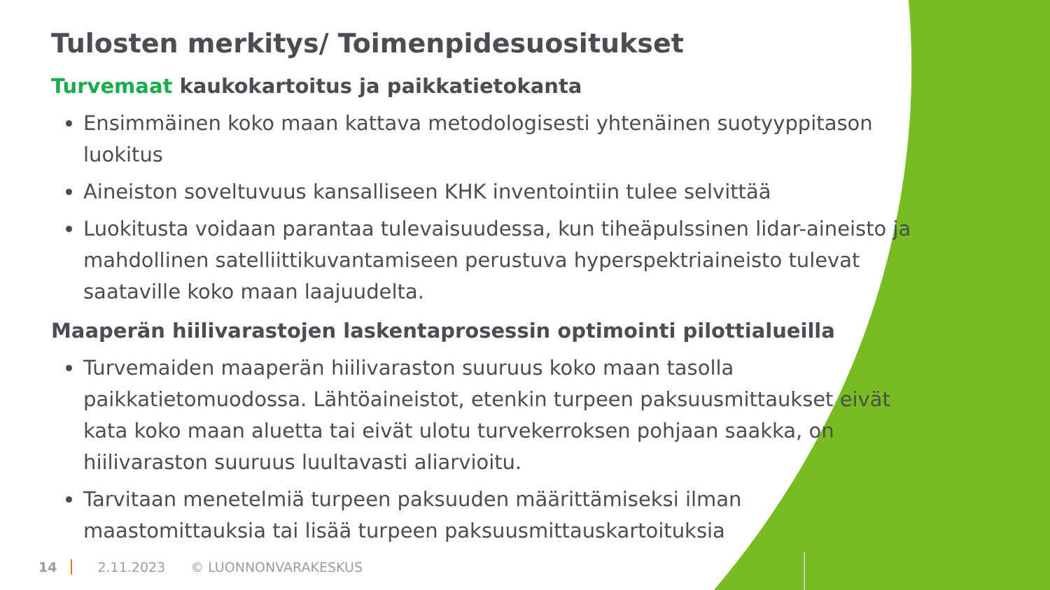Tulosten merkitys/ Toimenpidesuositukset
Turvemaat kaukokartoitus ja paikkatietokanta
Ensimmäinen koko maan kattava metodologisesti yhtenäinen suotyyppitason luokitus
Aineiston soveltuvuus kansalliseen KHK inventointiin tulee selvittää
Luokitusta voidaan parantaa tulevaisuudessa, kun tiheäpulssinen lidar-aineisto ja mahdollinen satelliittikuvantamiseen perustuva hyperspektriaineisto tulevat saataville koko maan laajuudelta.
Maaperän hiilivarastojen laskentaprosessin optimointi pilottialueilla
Turvemaiden maaperän hiilivaraston suuruus koko maan tasolla paikkatietomuodossa. Lähtöaineistot, etenkin turpeen paksuusmittaukset eivät kata koko maan aluetta tai eivät ulotu turvekerroksen pohjaan saakka, on hiilivaraston suuruus luultavasti aliarvioitu.
Tarvitaan menetelmiä turpeen paksuuden määrittämiseksi ilman maastomittauksia tai lisää turpeen paksuusmittauskartoituksia
14 2.11.2023 © LUONNONVARAKESKUS